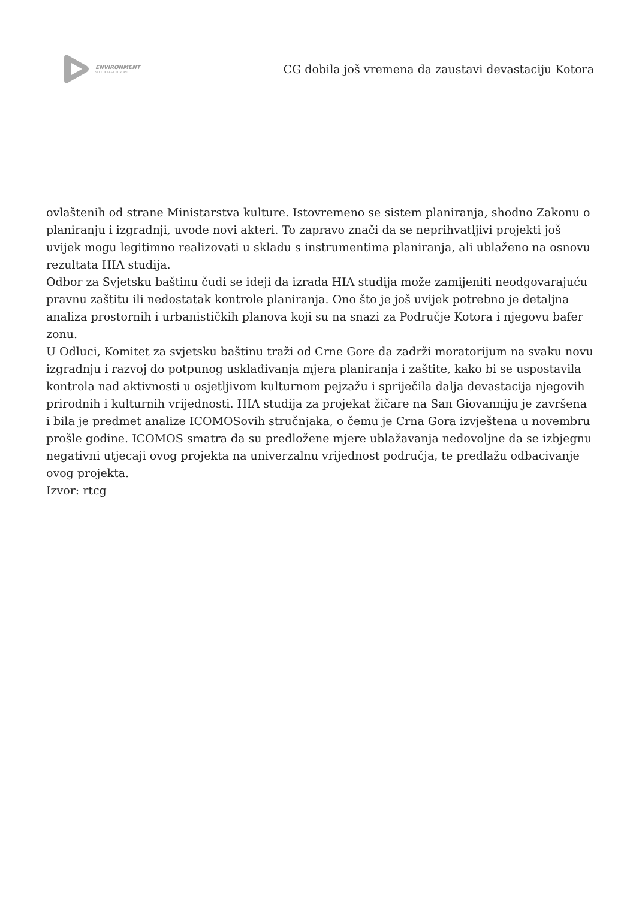ENVIRONMENT
SOUTH EAST EUROPE
CG dobila još vremena da zaustavi devastaciju Kotora
ovlaštenih od strane Ministarstva kulture. Istovremeno se sistem planiranja, shodno Zakonu o planiranju i izgradnji, uvode novi akteri. To zapravo znači da se neprihvatljivi projekti još uvijek mogu legitimno realizovati u skladu s instrumentima planiranja, ali ublaženo na osnovu rezultata HIA studija.
Odbor za Svjetsku baštinu čudi se ideji da izrada HIA studija može zamijeniti neodgovarajuću pravnu zaštitu ili nedostatak kontrole planiranja. Ono što je još uvijek potrebno je detaljna analiza prostornih i urbanističkih planova koji su na snazi za Područje Kotora i njegovu bafer zonu.
U Odluci, Komitet za svjetsku baštinu traži od Crne Gore da zadrži moratorijum na svaku novu izgradnju i razvoj do potpunog usklađivanja mjera planiranja i zaštite, kako bi se uspostavila kontrola nad aktivnosti u osjetljivom kulturnom pejzažu i spriječila dalja devastacija njegovih prirodnih i kulturnih vrijednosti. HIA studija za projekat žičare na San Giovanniju je završena i bila je predmet analize ICOMOSovih stručnjaka, o čemu je Crna Gora izvještena u novembru prošle godine. ICOMOS smatra da su predložene mjere ublažavanja nedovoljne da se izbjegnu negativni utjecaji ovog projekta na univerzalnu vrijednost područja, te predlažu odbacivanje ovog projekta.
Izvor: rtcg